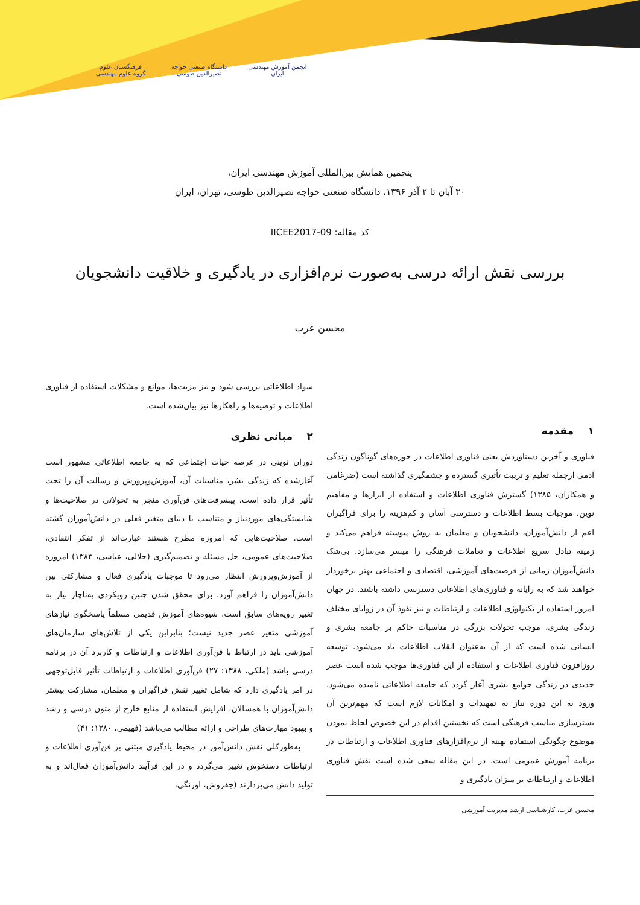انجمن آموزش مهندسی ایران
دانشگاه صنعتی خواجه نصیرالدین طوسی
فرهنگستان علوم
گروه علوم مهندسی
پنجمین همایش بین‌المللی آموزش مهندسی ایران،
۳۰ آبان تا ۲ آذر ۱۳۹۶، دانشگاه صنعتی خواجه نصیرالدین طوسی، تهران، ایران
کد مقاله: IICEE2017-09
بررسی نقش ارائه درسی به‌صورت نرم‌افزاری در یادگیری و خلاقیت دانشجویان
محسن عرب
۱ مقدمه
فناوری و آخرین دستاوردش یعنی فناوری اطلاعات در حوزه‌های گوناگون زندگی آدمی ازجمله تعلیم و تربیت تأثیری گسترده و چشمگیری گذاشته است (ضرغامی و همکاران، ۱۳۸۵) گسترش فناوری اطلاعات و استفاده از ابزارها و مفاهیم نوین، موجبات بسط اطلاعات و دسترسی آسان و کم‌هزینه را برای فراگیران اعم از دانش‌آموزان، دانشجویان و معلمان به روش پیوسته فراهم می‌کند و زمینه تبادل سریع اطلاعات و تعاملات فرهنگی را میسر می‌سازد. بی‌شک دانش‌آموزان زمانی از فرصت‌های آموزشی، اقتصادی و اجتماعی بهتر برخوردار خواهند شد که به رایانه و فناوری‌های اطلاعاتی دسترسی داشته باشند. در جهان امروز استفاده از تکنولوژی اطلاعات و ارتباطات و نیز نفوذ آن در زوایای مختلف زندگی بشری، موجب تحولات بزرگی در مناسبات حاکم بر جامعه بشری و انسانی شده است که از آن به‌عنوان انقلاب اطلاعات یاد می‌شود. توسعه روزافزون فناوری اطلاعات و استفاده از این فناوری‌ها موجب شده است عصر جدیدی در زندگی جوامع بشری آغاز گردد که جامعه اطلاعاتی نامیده می‌شود. ورود به این دوره نیاز به تمهیدات و امکانات لازم است که مهم‌ترین آن بسترسازی مناسب فرهنگی است که نخستین اقدام در این خصوص لحاظ نمودن موضوع چگونگی استفاده بهینه از نرم‌افزارهای فناوری اطلاعات و ارتباطات در برنامه آموزش عمومی است. در این مقاله سعی شده است نقش فناوری اطلاعات و ارتباطات بر میزان یادگیری و
محسن عرب، کارشناسی ارشد مدیریت آموزشی
سواد اطلاعاتی بررسی شود و نیز مزیت‌ها، موانع و مشکلات استفاده از فناوری اطلاعات و توصیه‌ها و راهکارها نیز بیان‌شده است.
۲ مبانی نظری
دوران نوینی در عرصه حیات اجتماعی که به جامعه اطلاعاتی مشهور است آغازشده که زندگی بشر، مناسبات آن، آموزش‌وپرورش و رسالت آن را تحت تأثیر قرار داده است. پیشرفت‌های فن‌آوری منجر به تحولاتی در صلاحیت‌ها و شایستگی‌های موردنیاز و متناسب با دنیای متغیر فعلی در دانش‌آموزان گشته است. صلاحیت‌هایی که امروزه مطرح هستند عبارت‌اند از تفکر انتقادی، صلاحیت‌های عمومی، حل مسئله و تصمیم‌گیری (جلالی، عباسی، ۱۳۸۳) امروزه از آموزش‌وپرورش انتظار می‌رود تا موجبات یادگیری فعال و مشارکتی بین دانش‌آموزان را فراهم آورد. برای محقق شدن چنین رویکردی به‌ناچار نیاز به تغییر رویه‌های سابق است. شیوه‌های آموزش قدیمی مسلماً پاسخگوی نیازهای آموزشی متغیر عصر جدید نیست؛ بنابراین یکی از تلاش‌های سازمان‌های آموزشی باید در ارتباط با فن‌آوری اطلاعات و ارتباطات و کاربرد آن در برنامه درسی باشد (ملکی، ۱۳۸۸: ۲۷) فن‌آوری اطلاعات و ارتباطات تأثیر قابل‌توجهی در امر یادگیری دارد که شامل تغییر نقش فراگیران و معلمان، مشارکت بیشتر دانش‌آموزان با همسالان، افزایش استفاده از منابع خارج از متون درسی و رشد و بهبود مهارت‌های طراحی و ارائه مطالب می‌باشد (فهیمی، ۱۳۸۰: ۴۱)
به‌طورکلی نقش دانش‌آموز در محیط یادگیری مبتنی بر فن‌آوری اطلاعات و ارتباطات دستخوش تغییر می‌گردد و در این فرآیند دانش‌آموزان فعال‌اند و به تولید دانش می‌پردازند (جفروش، اورنگی،